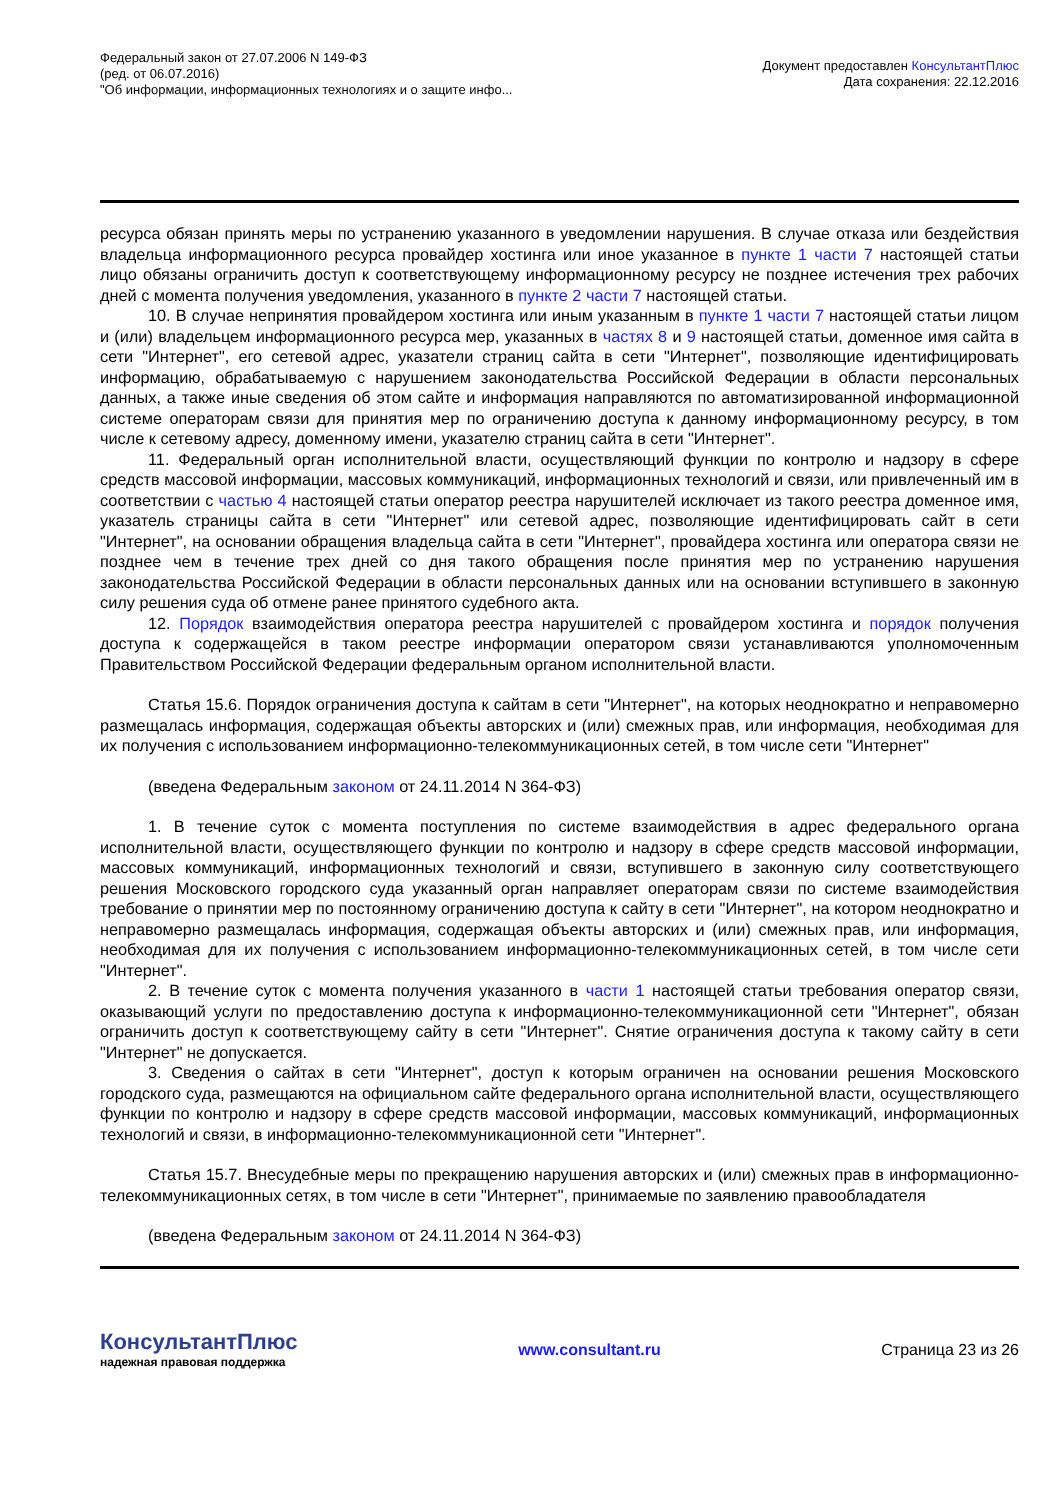Федеральный закон от 27.07.2006 N 149-ФЗ
(ред. от 06.07.2016)
"Об информации, информационных технологиях и о защите инфо...
Документ предоставлен КонсультантПлюс
Дата сохранения: 22.12.2016
ресурса обязан принять меры по устранению указанного в уведомлении нарушения. В случае отказа или бездействия владельца информационного ресурса провайдер хостинга или иное указанное в пункте 1 части 7 настоящей статьи лицо обязаны ограничить доступ к соответствующему информационному ресурсу не позднее истечения трех рабочих дней с момента получения уведомления, указанного в пункте 2 части 7 настоящей статьи.
10. В случае непринятия провайдером хостинга или иным указанным в пункте 1 части 7 настоящей статьи лицом и (или) владельцем информационного ресурса мер, указанных в частях 8 и 9 настоящей статьи, доменное имя сайта в сети "Интернет", его сетевой адрес, указатели страниц сайта в сети "Интернет", позволяющие идентифицировать информацию, обрабатываемую с нарушением законодательства Российской Федерации в области персональных данных, а также иные сведения об этом сайте и информация направляются по автоматизированной информационной системе операторам связи для принятия мер по ограничению доступа к данному информационному ресурсу, в том числе к сетевому адресу, доменному имени, указателю страниц сайта в сети "Интернет".
11. Федеральный орган исполнительной власти, осуществляющий функции по контролю и надзору в сфере средств массовой информации, массовых коммуникаций, информационных технологий и связи, или привлеченный им в соответствии с частью 4 настоящей статьи оператор реестра нарушителей исключает из такого реестра доменное имя, указатель страницы сайта в сети "Интернет" или сетевой адрес, позволяющие идентифицировать сайт в сети "Интернет", на основании обращения владельца сайта в сети "Интернет", провайдера хостинга или оператора связи не позднее чем в течение трех дней со дня такого обращения после принятия мер по устранению нарушения законодательства Российской Федерации в области персональных данных или на основании вступившего в законную силу решения суда об отмене ранее принятого судебного акта.
12. Порядок взаимодействия оператора реестра нарушителей с провайдером хостинга и порядок получения доступа к содержащейся в таком реестре информации оператором связи устанавливаются уполномоченным Правительством Российской Федерации федеральным органом исполнительной власти.
Статья 15.6. Порядок ограничения доступа к сайтам в сети "Интернет", на которых неоднократно и неправомерно размещалась информация, содержащая объекты авторских и (или) смежных прав, или информация, необходимая для их получения с использованием информационно-телекоммуникационных сетей, в том числе сети "Интернет"
(введена Федеральным законом от 24.11.2014 N 364-ФЗ)
1. В течение суток с момента поступления по системе взаимодействия в адрес федерального органа исполнительной власти, осуществляющего функции по контролю и надзору в сфере средств массовой информации, массовых коммуникаций, информационных технологий и связи, вступившего в законную силу соответствующего решения Московского городского суда указанный орган направляет операторам связи по системе взаимодействия требование о принятии мер по постоянному ограничению доступа к сайту в сети "Интернет", на котором неоднократно и неправомерно размещалась информация, содержащая объекты авторских и (или) смежных прав, или информация, необходимая для их получения с использованием информационно-телекоммуникационных сетей, в том числе сети "Интернет".
2. В течение суток с момента получения указанного в части 1 настоящей статьи требования оператор связи, оказывающий услуги по предоставлению доступа к информационно-телекоммуникационной сети "Интернет", обязан ограничить доступ к соответствующему сайту в сети "Интернет". Снятие ограничения доступа к такому сайту в сети "Интернет" не допускается.
3. Сведения о сайтах в сети "Интернет", доступ к которым ограничен на основании решения Московского городского суда, размещаются на официальном сайте федерального органа исполнительной власти, осуществляющего функции по контролю и надзору в сфере средств массовой информации, массовых коммуникаций, информационных технологий и связи, в информационно-телекоммуникационной сети "Интернет".
Статья 15.7. Внесудебные меры по прекращению нарушения авторских и (или) смежных прав в информационно-телекоммуникационных сетях, в том числе в сети "Интернет", принимаемые по заявлению правообладателя
(введена Федеральным законом от 24.11.2014 N 364-ФЗ)
КонсультантПлюс
надежная правовая поддержка
www.consultant.ru Страница 23 из 26